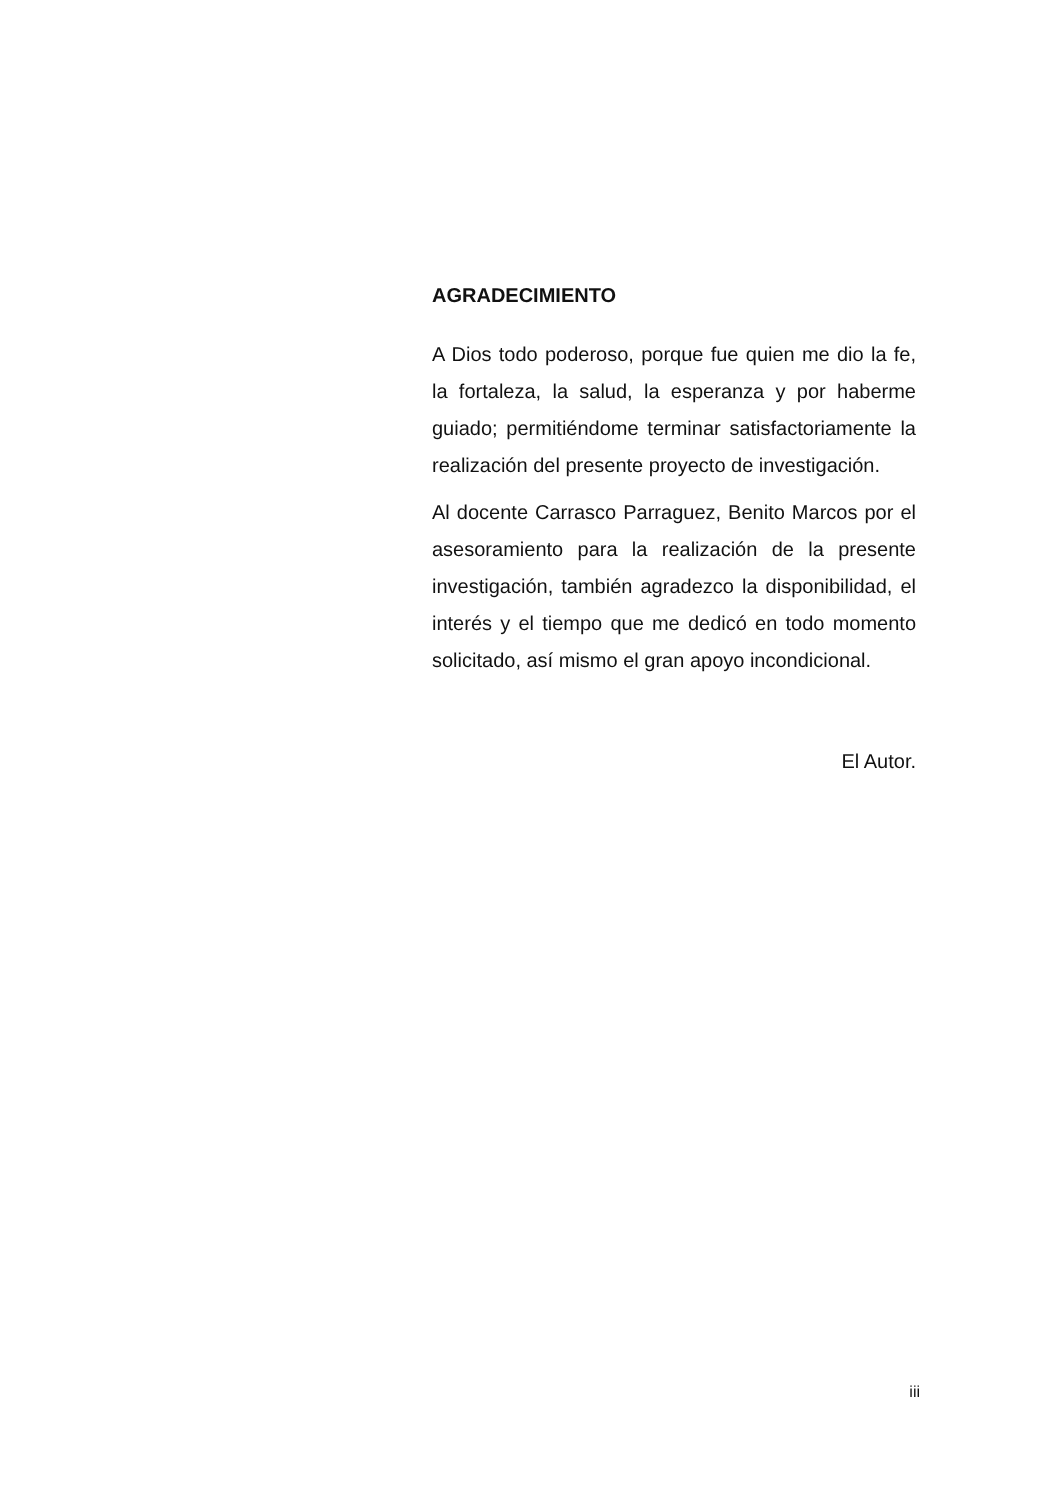AGRADECIMIENTO
A Dios todo poderoso, porque fue quien me dio la fe, la fortaleza, la salud, la esperanza y por haberme guiado; permitiéndome terminar satisfactoriamente la realización del presente proyecto de investigación.
Al docente Carrasco Parraguez, Benito Marcos por el asesoramiento para la realización de la presente investigación, también agradezco la disponibilidad, el interés y el tiempo que me dedicó en todo momento solicitado, así mismo el gran apoyo incondicional.
El Autor.
iii